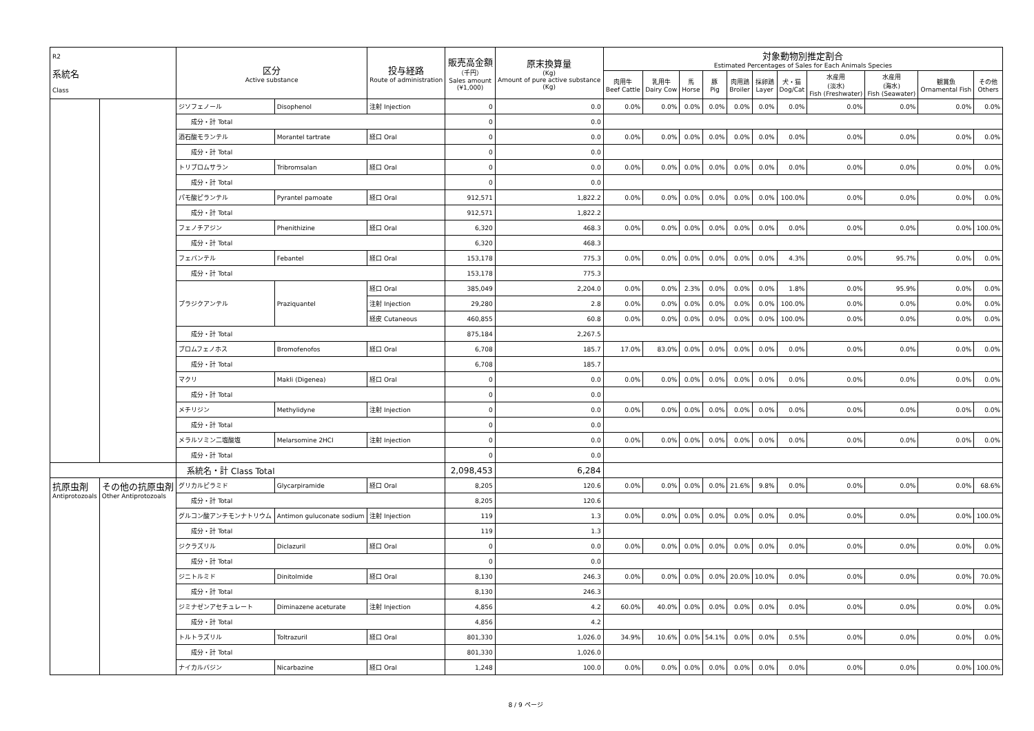| R2 系統名 Class | | 区分 Active substance | | 投与経路 Route of administration | 販売高金額 （千円） Sales amount (¥1,000) | 原末換算量 (Kg) Amount of pure active substance (Kg) | 対象動物別推定割合 Estimated Percentages of Sales for Each Animals Species | | | | | | | | | | |
| --- | --- | --- | --- | --- | --- | --- | --- | --- | --- | --- | --- | --- | --- | --- | --- | --- | --- |
| | | | | | | | 肉用牛 Beef Cattle | 乳用牛 Dairy Cow | 馬 Horse | 豚 Pig | 肉用鶏 Broiler | 採卵鶏 Layer | 犬・猫 Dog/Cat | 水産用 (淡水) Fish (Freshwater) | 水産用 (海水) Fish (Seawater) | 観賞魚 Ornamental Fish | その他 Others |
| | | ジソフェノール | Disophenol | 注射 Injection | 0 | 0.0 | 0.0% | 0.0% | 0.0% | 0.0% | 0.0% | 0.0% | 0.0% | 0.0% | 0.0% | 0.0% | 0.0% |
| | | 成分・計 Total | | | 0 | 0.0 | | | | | | | | | | | |
| | | 酒石酸モランテル | Morantel tartrate | 経口 Oral | 0 | 0.0 | 0.0% | 0.0% | 0.0% | 0.0% | 0.0% | 0.0% | 0.0% | 0.0% | 0.0% | 0.0% | 0.0% |
| | | 成分・計 Total | | | 0 | 0.0 | | | | | | | | | | | |
| | | トリブロムサラン | Tribromsalan | 経口 Oral | 0 | 0.0 | 0.0% | 0.0% | 0.0% | 0.0% | 0.0% | 0.0% | 0.0% | 0.0% | 0.0% | 0.0% | 0.0% |
| | | 成分・計 Total | | | 0 | 0.0 | | | | | | | | | | | |
| | | パモ酸ピランテル | Pyrantel pamoate | 経口 Oral | 912,571 | 1,822.2 | 0.0% | 0.0% | 0.0% | 0.0% | 0.0% | 0.0% | 100.0% | 0.0% | 0.0% | 0.0% | 0.0% |
| | | 成分・計 Total | | | 912,571 | 1,822.2 | | | | | | | | | | | |
| | | フェノチアジン | Phenithizine | 経口 Oral | 6,320 | 468.3 | 0.0% | 0.0% | 0.0% | 0.0% | 0.0% | 0.0% | 0.0% | 0.0% | 0.0% | 0.0% | 100.0% |
| | | 成分・計 Total | | | 6,320 | 468.3 | | | | | | | | | | | |
| | | フェバンテル | Febantel | 経口 Oral | 153,178 | 775.3 | 0.0% | 0.0% | 0.0% | 0.0% | 0.0% | 0.0% | 4.3% | 0.0% | 95.7% | 0.0% | 0.0% |
| | | 成分・計 Total | | | 153,178 | 775.3 | | | | | | | | | | | |
| | | プラジクアンテル | Praziquantel | 経口 Oral | 385,049 | 2,204.0 | 0.0% | 0.0% | 2.3% | 0.0% | 0.0% | 0.0% | 1.8% | 0.0% | 95.9% | 0.0% | 0.0% |
| | | | | 注射 Injection | 29,280 | 2.8 | 0.0% | 0.0% | 0.0% | 0.0% | 0.0% | 0.0% | 100.0% | 0.0% | 0.0% | 0.0% | 0.0% |
| | | | | 経皮 Cutaneous | 460,855 | 60.8 | 0.0% | 0.0% | 0.0% | 0.0% | 0.0% | 0.0% | 100.0% | 0.0% | 0.0% | 0.0% | 0.0% |
| | | 成分・計 Total | | | 875,184 | 2,267.5 | | | | | | | | | | | |
| | | ブロムフェノホス | Bromofenofos | 経口 Oral | 6,708 | 185.7 | 17.0% | 83.0% | 0.0% | 0.0% | 0.0% | 0.0% | 0.0% | 0.0% | 0.0% | 0.0% | 0.0% |
| | | 成分・計 Total | | | 6,708 | 185.7 | | | | | | | | | | | |
| | | マクリ | Makli (Digenea) | 経口 Oral | 0 | 0.0 | 0.0% | 0.0% | 0.0% | 0.0% | 0.0% | 0.0% | 0.0% | 0.0% | 0.0% | 0.0% | 0.0% |
| | | 成分・計 Total | | | 0 | 0.0 | | | | | | | | | | | |
| | | メチリジン | Methylidyne | 注射 Injection | 0 | 0.0 | 0.0% | 0.0% | 0.0% | 0.0% | 0.0% | 0.0% | 0.0% | 0.0% | 0.0% | 0.0% | 0.0% |
| | | 成分・計 Total | | | 0 | 0.0 | | | | | | | | | | | |
| | | メラルソミン二塩酸塩 | Melarsomine 2HCl | 注射 Injection | 0 | 0.0 | 0.0% | 0.0% | 0.0% | 0.0% | 0.0% | 0.0% | 0.0% | 0.0% | 0.0% | 0.0% | 0.0% |
| | | 成分・計 Total | | | 0 | 0.0 | | | | | | | | | | | |
| | | 系統名・計 Class Total | | | 2,098,453 | 6,284 | | | | | | | | | | | |
| 抗原虫剤 Antiprotozoals | その他の抗原虫剤 Other Antiprotozoals | グリカルピラミド | Glycarpiramide | 経口 Oral | 8,205 | 120.6 | 0.0% | 0.0% | 0.0% | 0.0% | 21.6% | 9.8% | 0.0% | 0.0% | 0.0% | 0.0% | 68.6% |
| | | 成分・計 Total | | | 8,205 | 120.6 | | | | | | | | | | | |
| | | グルコン酸アンチモンナトリウム | Antimon guluconate sodium | 注射 Injection | 119 | 1.3 | 0.0% | 0.0% | 0.0% | 0.0% | 0.0% | 0.0% | 0.0% | 0.0% | 0.0% | 0.0% | 100.0% |
| | | 成分・計 Total | | | 119 | 1.3 | | | | | | | | | | | |
| | | ジクラズリル | Diclazuril | 経口 Oral | 0 | 0.0 | 0.0% | 0.0% | 0.0% | 0.0% | 0.0% | 0.0% | 0.0% | 0.0% | 0.0% | 0.0% | 0.0% |
| | | 成分・計 Total | | | 0 | 0.0 | | | | | | | | | | | |
| | | ジニトルミド | Dinitolmide | 経口 Oral | 8,130 | 246.3 | 0.0% | 0.0% | 0.0% | 0.0% | 20.0% | 10.0% | 0.0% | 0.0% | 0.0% | 0.0% | 70.0% |
| | | 成分・計 Total | | | 8,130 | 246.3 | | | | | | | | | | | |
| | | ジミナゼンアセチュレート | Diminazene aceturate | 注射 Injection | 4,856 | 4.2 | 60.0% | 40.0% | 0.0% | 0.0% | 0.0% | 0.0% | 0.0% | 0.0% | 0.0% | 0.0% | 0.0% |
| | | 成分・計 Total | | | 4,856 | 4.2 | | | | | | | | | | | |
| | | トルトラズリル | Toltrazuril | 経口 Oral | 801,330 | 1,026.0 | 34.9% | 10.6% | 0.0% | 54.1% | 0.0% | 0.0% | 0.5% | 0.0% | 0.0% | 0.0% | 0.0% |
| | | 成分・計 Total | | | 801,330 | 1,026.0 | | | | | | | | | | | |
| | | ナイカルバジン | Nicarbazine | 経口 Oral | 1,248 | 100.0 | 0.0% | 0.0% | 0.0% | 0.0% | 0.0% | 0.0% | 0.0% | 0.0% | 0.0% | 0.0% | 100.0% |
8 / 9 ページ